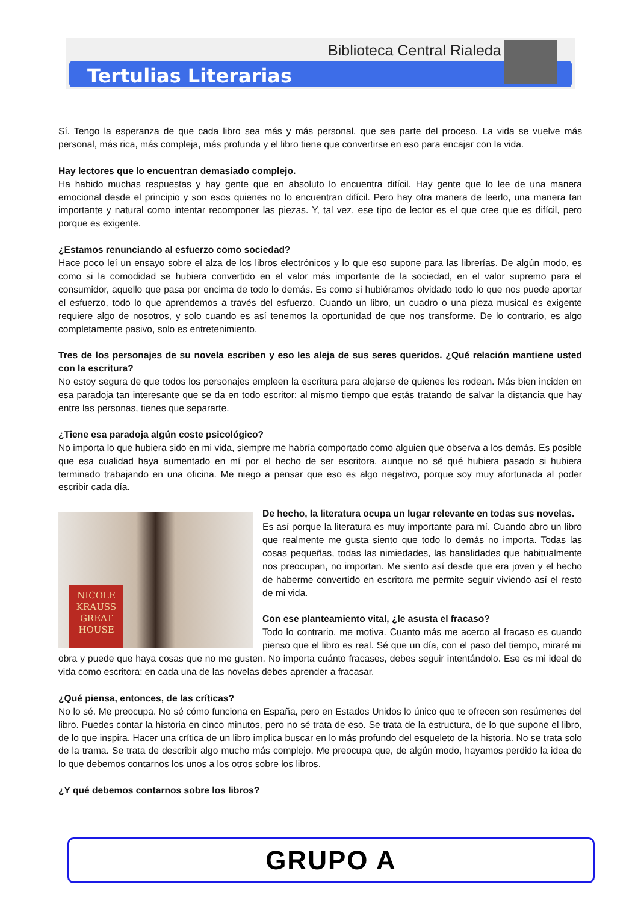Tertulias Literarias
Biblioteca Central Rialeda
Sí. Tengo la esperanza de que cada libro sea más y más personal, que sea parte del proceso. La vida se vuelve más personal, más rica, más compleja, más profunda y el libro tiene que convertirse en eso para encajar con la vida.
Hay lectores que lo encuentran demasiado complejo.
Ha habido muchas respuestas y hay gente que en absoluto lo encuentra difícil. Hay gente que lo lee de una manera emocional desde el principio y son esos quienes no lo encuentran difícil. Pero hay otra manera de leerlo, una manera tan importante y natural como intentar recomponer las piezas. Y, tal vez, ese tipo de lector es el que cree que es difícil, pero porque es exigente.
¿Estamos renunciando al esfuerzo como sociedad?
Hace poco leí un ensayo sobre el alza de los libros electrónicos y lo que eso supone para las librerías. De algún modo, es como si la comodidad se hubiera convertido en el valor más importante de la sociedad, en el valor supremo para el consumidor, aquello que pasa por encima de todo lo demás. Es como si hubiéramos olvidado todo lo que nos puede aportar el esfuerzo, todo lo que aprendemos a través del esfuerzo. Cuando un libro, un cuadro o una pieza musical es exigente requiere algo de nosotros, y solo cuando es así tenemos la oportunidad de que nos transforme. De lo contrario, es algo completamente pasivo, solo es entretenimiento.
Tres de los personajes de su novela escriben y eso les aleja de sus seres queridos. ¿Qué relación mantiene usted con la escritura?
No estoy segura de que todos los personajes empleen la escritura para alejarse de quienes les rodean. Más bien inciden en esa paradoja tan interesante que se da en todo escritor: al mismo tiempo que estás tratando de salvar la distancia que hay entre las personas, tienes que separarte.
¿Tiene esa paradoja algún coste psicológico?
No importa lo que hubiera sido en mi vida, siempre me habría comportado como alguien que observa a los demás. Es posible que esa cualidad haya aumentado en mí por el hecho de ser escritora, aunque no sé qué hubiera pasado si hubiera terminado trabajando en una oficina. Me niego a pensar que eso es algo negativo, porque soy muy afortunada al poder escribir cada día.
NICOLE KRAUSS GREAT HOUSE
De hecho, la literatura ocupa un lugar relevante en todas sus novelas.
Es así porque la literatura es muy importante para mí. Cuando abro un libro que realmente me gusta siento que todo lo demás no importa. Todas las cosas pequeñas, todas las nimiedades, las banalidades que habitualmente nos preocupan, no importan. Me siento así desde que era joven y el hecho de haberme convertido en escritora me permite seguir viviendo así el resto de mi vida.
Con ese planteamiento vital, ¿le asusta el fracaso?
Todo lo contrario, me motiva. Cuanto más me acerco al fracaso es cuando pienso que el libro es real. Sé que un día, con el paso del tiempo, miraré mi obra y puede que haya cosas que no me gusten. No importa cuánto fracases, debes seguir intentándolo. Ese es mi ideal de vida como escritora: en cada una de las novelas debes aprender a fracasar.
¿Qué piensa, entonces, de las críticas?
No lo sé. Me preocupa. No sé cómo funciona en España, pero en Estados Unidos lo único que te ofrecen son resúmenes del libro. Puedes contar la historia en cinco minutos, pero no sé trata de eso. Se trata de la estructura, de lo que supone el libro, de lo que inspira. Hacer una crítica de un libro implica buscar en lo más profundo del esqueleto de la historia. No se trata solo de la trama. Se trata de describir algo mucho más complejo. Me preocupa que, de algún modo, hayamos perdido la idea de lo que debemos contarnos los unos a los otros sobre los libros.
¿Y qué debemos contarnos sobre los libros?
GRUPO A